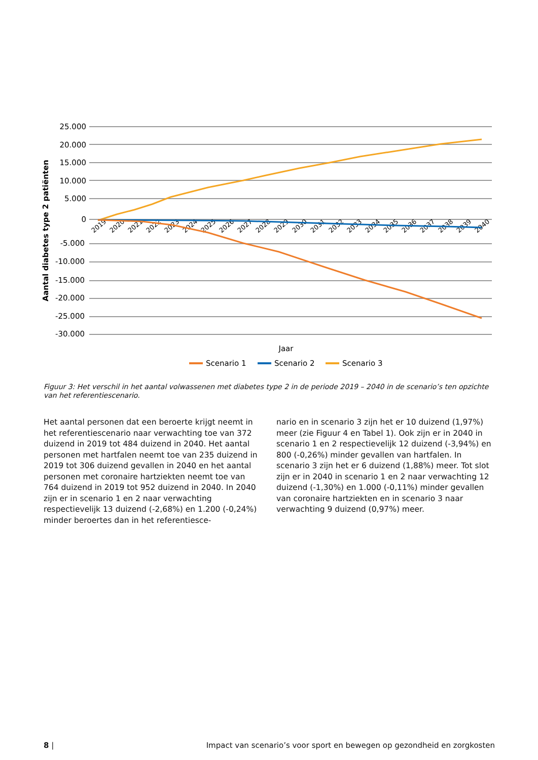25.000
20.000
15.000
10.000
5.000
0
-5.000
-10.000
-15.000
-20.000
-25.000
-30.000
Aantal diabetes type 2 patiënten
2019
2020
2021
2022
2023
2024
2025
2026
2027
2028
2029
2030
2031
2032
2033
2034
2035
2036
2037
2038
2039
2040
Jaar
Scenario 1
Scenario 2
Scenario 3
Figuur 3: Het verschil in het aantal volwassenen met diabetes type 2 in de periode 2019 – 2040 in de scenario’s ten opzichte van het referentiescenario.
Het aantal personen dat een beroerte krijgt neemt in het referentiescenario naar verwachting toe van 372 duizend in 2019 tot 484 duizend in 2040. Het aantal personen met hartfalen neemt toe van 235 duizend in 2019 tot 306 duizend gevallen in 2040 en het aantal personen met coronaire hartziekten neemt toe van 764 duizend in 2019 tot 952 duizend in 2040. In 2040 zijn er in scenario 1 en 2 naar verwachting respectievelijk 13 duizend (-2,68%) en 1.200 (-0,24%) minder beroertes dan in het referentiesce-
nario en in scenario 3 zijn het er 10 duizend (1,97%) meer (zie Figuur 4 en Tabel 1). Ook zijn er in 2040 in scenario 1 en 2 respectievelijk 12 duizend (-3,94%) en 800 (-0,26%) minder gevallen van hartfalen. In scenario 3 zijn het er 6 duizend (1,88%) meer. Tot slot zijn er in 2040 in scenario 1 en 2 naar verwachting 12 duizend (-1,30%) en 1.000 (-0,11%) minder gevallen van coronaire hartziekten en in scenario 3 naar verwachting 9 duizend (0,97%) meer.
8 | Impact van scenario’s voor sport en bewegen op gezondheid en zorgkosten